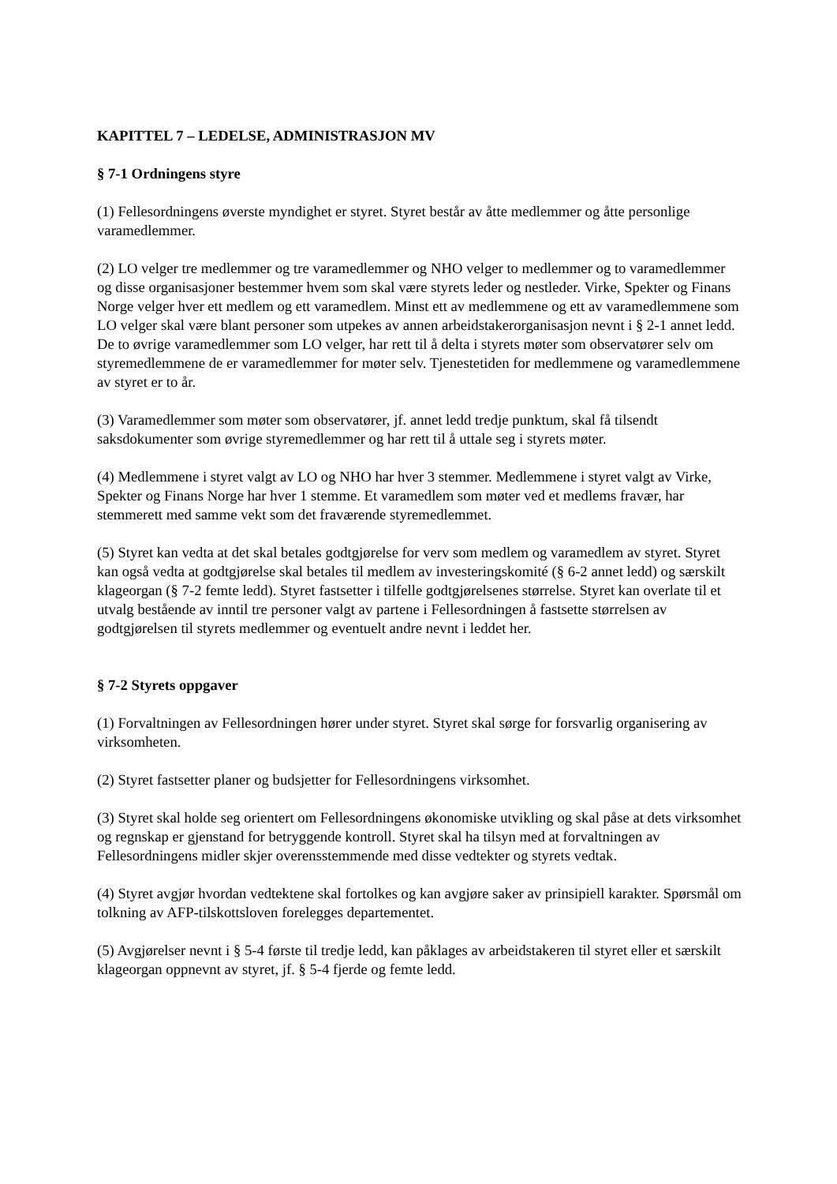KAPITTEL 7 – LEDELSE, ADMINISTRASJON MV
§ 7-1 Ordningens styre
(1) Fellesordningens øverste myndighet er styret. Styret består av åtte medlemmer og åtte personlige varamedlemmer.
(2) LO velger tre medlemmer og tre varamedlemmer og NHO velger to medlemmer og to varamedlemmer og disse organisasjoner bestemmer hvem som skal være styrets leder og nestleder. Virke, Spekter og Finans Norge velger hver ett medlem og ett varamedlem. Minst ett av medlemmene og ett av varamedlemmene som LO velger skal være blant personer som utpekes av annen arbeidstakerorganisasjon nevnt i § 2-1 annet ledd. De to øvrige varamedlemmer som LO velger, har rett til å delta i styrets møter som observatører selv om styremedlemmene de er varamedlemmer for møter selv. Tjenestetiden for medlemmene og varamedlemmene av styret er to år.
(3) Varamedlemmer som møter som observatører, jf. annet ledd tredje punktum, skal få tilsendt saksdokumenter som øvrige styremedlemmer og har rett til å uttale seg i styrets møter.
(4) Medlemmene i styret valgt av LO og NHO har hver 3 stemmer. Medlemmene i styret valgt av Virke, Spekter og Finans Norge har hver 1 stemme. Et varamedlem som møter ved et medlems fravær, har stemmerett med samme vekt som det fraværende styremedlemmet.
(5) Styret kan vedta at det skal betales godtgjørelse for verv som medlem og varamedlem av styret. Styret kan også vedta at godtgjørelse skal betales til medlem av investeringskomité (§ 6-2 annet ledd) og særskilt klageorgan (§ 7-2 femte ledd). Styret fastsetter i tilfelle godtgjørelsenes størrelse. Styret kan overlate til et utvalg bestående av inntil tre personer valgt av partene i Fellesordningen å fastsette størrelsen av godtgjørelsen til styrets medlemmer og eventuelt andre nevnt i leddet her.
§ 7-2 Styrets oppgaver
(1) Forvaltningen av Fellesordningen hører under styret. Styret skal sørge for forsvarlig organisering av virksomheten.
(2) Styret fastsetter planer og budsjetter for Fellesordningens virksomhet.
(3) Styret skal holde seg orientert om Fellesordningens økonomiske utvikling og skal påse at dets virksomhet og regnskap er gjenstand for betryggende kontroll. Styret skal ha tilsyn med at forvaltningen av Fellesordningens midler skjer overensstemmende med disse vedtekter og styrets vedtak.
(4) Styret avgjør hvordan vedtektene skal fortolkes og kan avgjøre saker av prinsipiell karakter. Spørsmål om tolkning av AFP-tilskottsloven forelegges departementet.
(5) Avgjørelser nevnt i § 5-4 første til tredje ledd, kan påklages av arbeidstakeren til styret eller et særskilt klageorgan oppnevnt av styret, jf. § 5-4 fjerde og femte ledd.